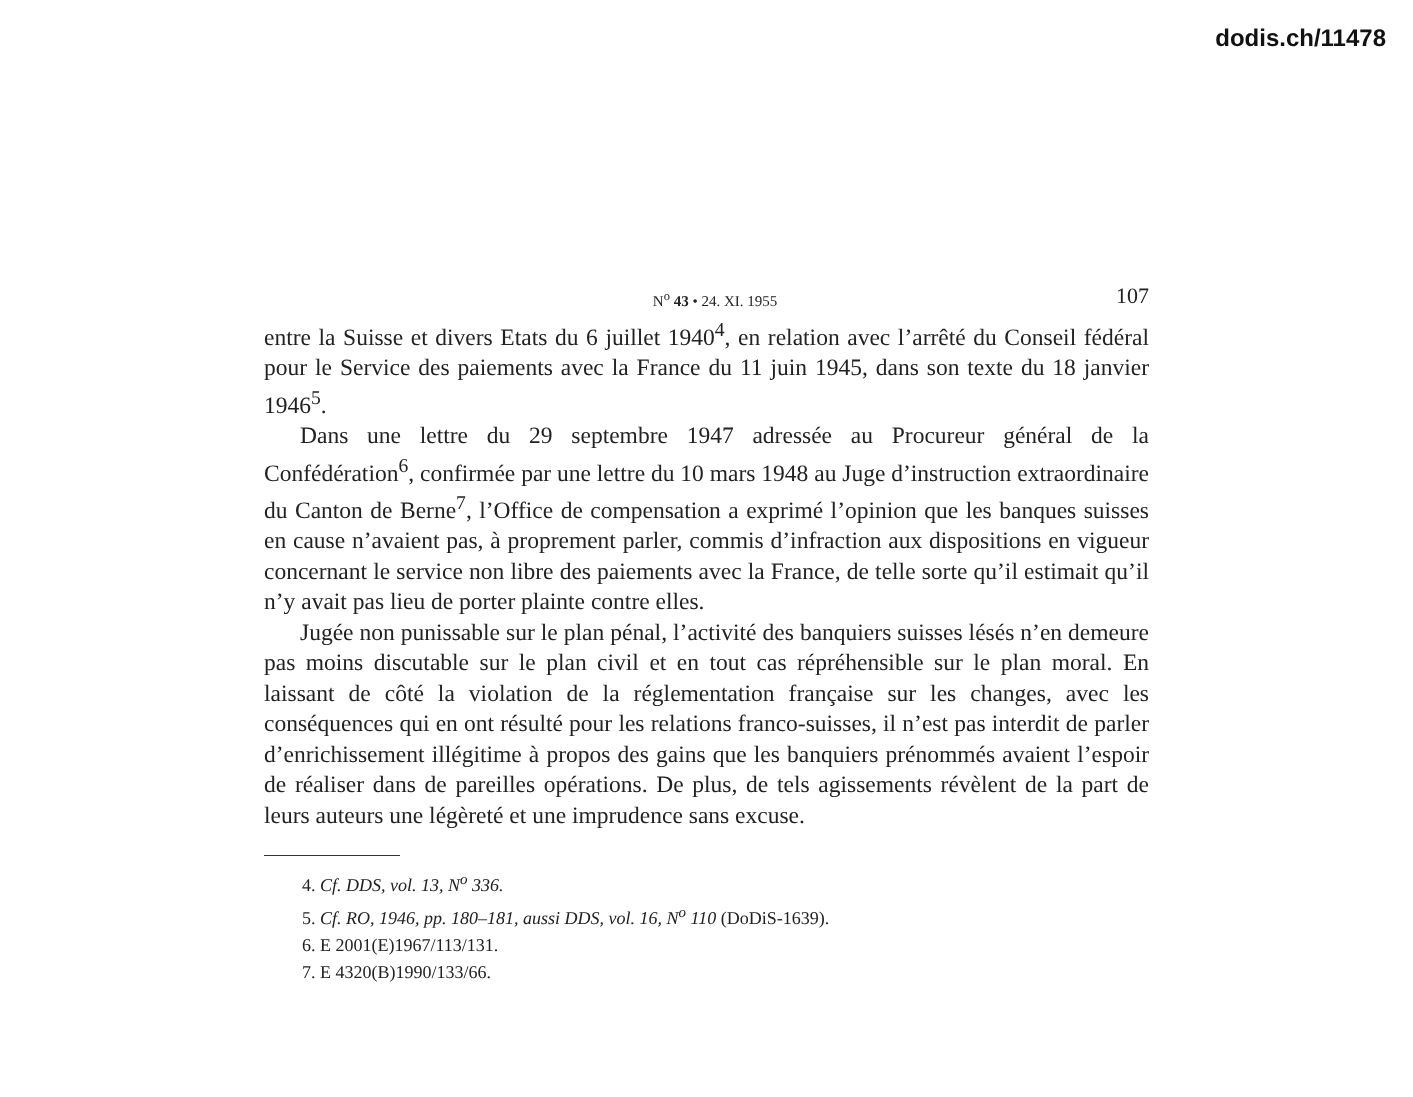dodis.ch/11478
N<sup>o</sup> 43 • 24. XI. 1955 107
entre la Suisse et divers Etats du 6 juillet 1940<sup>4</sup>, en relation avec l’arrêté du Conseil fédéral pour le Service des paiements avec la France du 11 juin 1945, dans son texte du 18 janvier 1946<sup>5</sup>.
Dans une lettre du 29 septembre 1947 adressée au Procureur général de la Confédération<sup>6</sup>, confirmée par une lettre du 10 mars 1948 au Juge d’instruction extraordinaire du Canton de Berne<sup>7</sup>, l’Office de compensation a exprimé l’opinion que les banques suisses en cause n’avaient pas, à proprement parler, commis d’infraction aux dispositions en vigueur concernant le service non libre des paiements avec la France, de telle sorte qu’il estimait qu’il n’y avait pas lieu de porter plainte contre elles.
Jugée non punissable sur le plan pénal, l’activité des banquiers suisses lésés n’en demeure pas moins discutable sur le plan civil et en tout cas répréhensible sur le plan moral. En laissant de côté la violation de la réglementation française sur les changes, avec les conséquences qui en ont résulté pour les relations franco-suisses, il n’est pas interdit de parler d’enrichissement illégitime à propos des gains que les banquiers prénommés avaient l’espoir de réaliser dans de pareilles opérations. De plus, de tels agissements révèlent de la part de leurs auteurs une légèreté et une imprudence sans excuse.
4. Cf. DDS, vol. 13, N<sup>o</sup> 336.
5. Cf. RO, 1946, pp. 180–181, aussi DDS, vol. 16, N<sup>o</sup> 110 (DoDiS-1639).
6. E 2001(E)1967/113/131.
7. E 4320(B)1990/133/66.